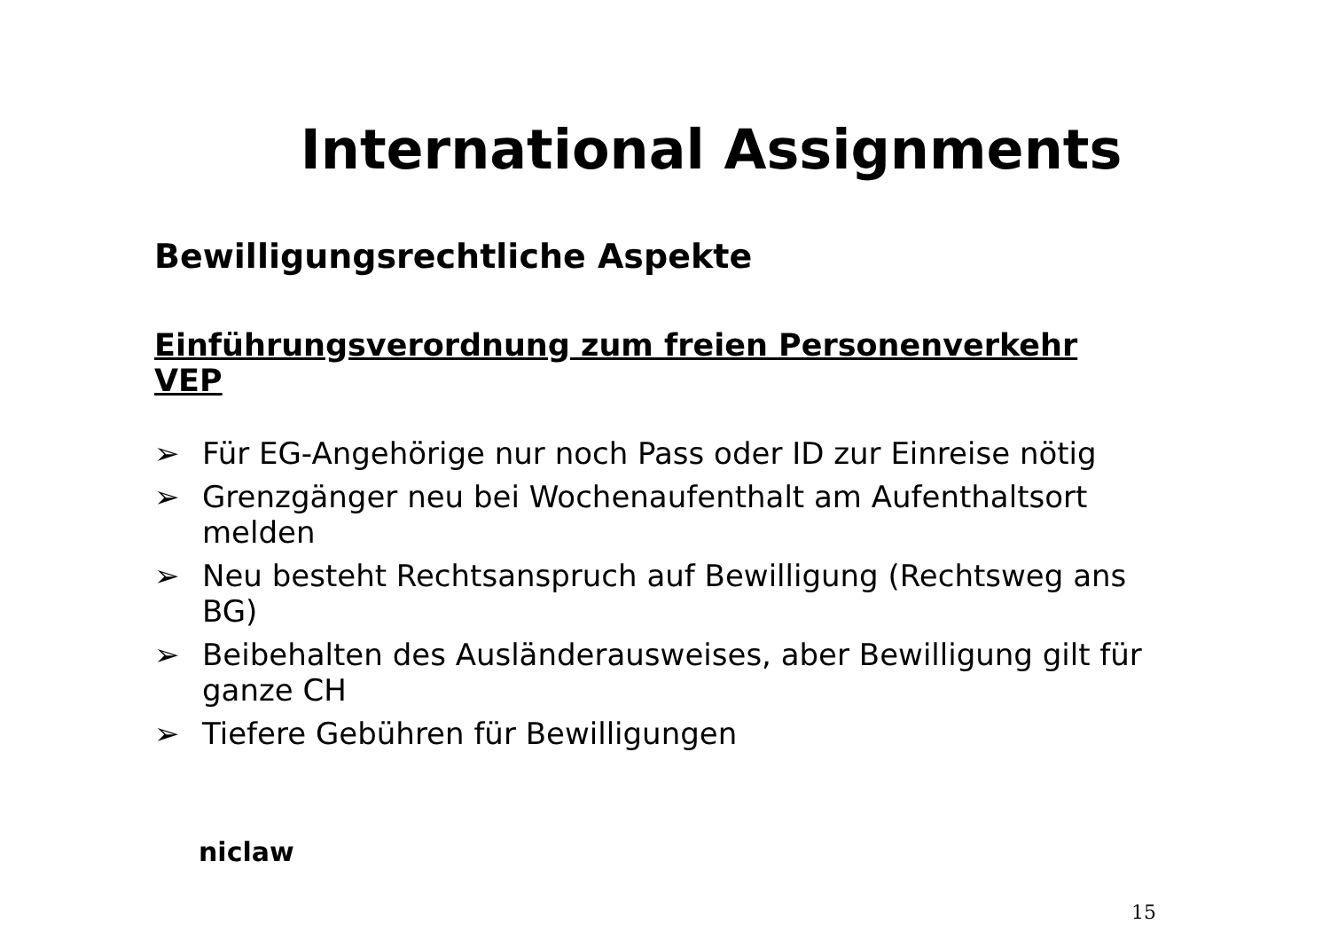International Assignments
Bewilligungsrechtliche Aspekte
Einführungsverordnung zum freien Personenverkehr VEP
➢ Für EG-Angehörige nur noch Pass oder ID zur Einreise nötig
➢ Grenzgänger neu bei Wochenaufenthalt am Aufenthaltsort melden
➢ Neu besteht Rechtsanspruch auf Bewilligung (Rechtsweg ans BG)
➢ Beibehalten des Ausländerausweises, aber Bewilligung gilt für ganze CH
➢ Tiefere Gebühren für Bewilligungen
niclaw
15